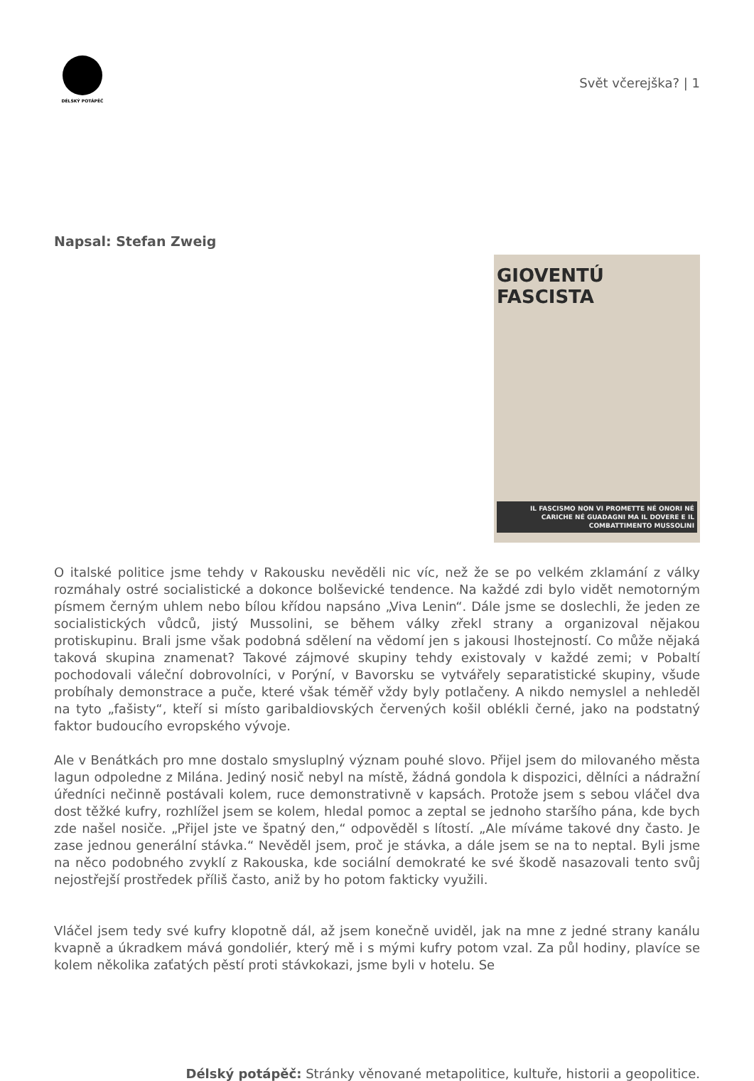DÉLSKÝ POTÁPĚČ
Svět včerejška? | 1
Napsal: Stefan Zweig
GIOVENTÚ FASCISTA
IL FASCISMO NON VI PROMETTE NÉ ONORI NÉ CARICHE NÉ GUADAGNI MA IL DOVERE E IL COMBATTIMENTO MUSSOLINI
O italské politice jsme tehdy v Rakousku nevěděli nic víc, než že se po velkém zklamání z války rozmáhaly ostré socialistické a dokonce bolševické tendence. Na každé zdi bylo vidět nemotorným písmem černým uhlem nebo bílou křídou napsáno „Viva Lenin“. Dále jsme se doslechli, že jeden ze socialistických vůdců, jistý Mussolini, se během války zřekl strany a organizoval nějakou protiskupinu. Brali jsme však podobná sdělení na vědomí jen s jakousi lhostejností. Co může nějaká taková skupina znamenat? Takové zájmové skupiny tehdy existovaly v každé zemi; v Pobaltí pochodovali váleční dobrovolníci, v Porýní, v Bavorsku se vytvářely separatistické skupiny, všude probíhaly demonstrace a puče, které však téměř vždy byly potlačeny. A nikdo nemyslel a nehleděl na tyto „fašisty“, kteří si místo garibaldiovských červených košil oblékli černé, jako na podstatný faktor budoucího evropského vývoje.
Ale v Benátkách pro mne dostalo smysluplný význam pouhé slovo. Přijel jsem do milovaného města lagun odpoledne z Milána. Jediný nosič nebyl na místě, žádná gondola k dispozici, dělníci a nádražní úředníci nečinně postávali kolem, ruce demonstrativně v kapsách. Protože jsem s sebou vláčel dva dost těžké kufry, rozhlížel jsem se kolem, hledal pomoc a zeptal se jednoho staršího pána, kde bych zde našel nosiče. „Přijel jste ve špatný den,“ odpověděl s lítostí. „Ale míváme takové dny často. Je zase jednou generální stávka.“ Nevěděl jsem, proč je stávka, a dále jsem se na to neptal. Byli jsme na něco podobného zvyklí z Rakouska, kde sociální demokraté ke své škodě nasazovali tento svůj nejostřejší prostředek příliš často, aniž by ho potom fakticky využili.
Vláčel jsem tedy své kufry klopotně dál, až jsem konečně uviděl, jak na mne z jedné strany kanálu kvapně a úkradkem mává gondoliér, který mě i s mými kufry potom vzal. Za půl hodiny, plavíce se kolem několika zaťatých pěstí proti stávkokazi, jsme byli v hotelu. Se
Délský potápěč: Stránky věnované metapolitice, kultuře, historii a geopolitice.